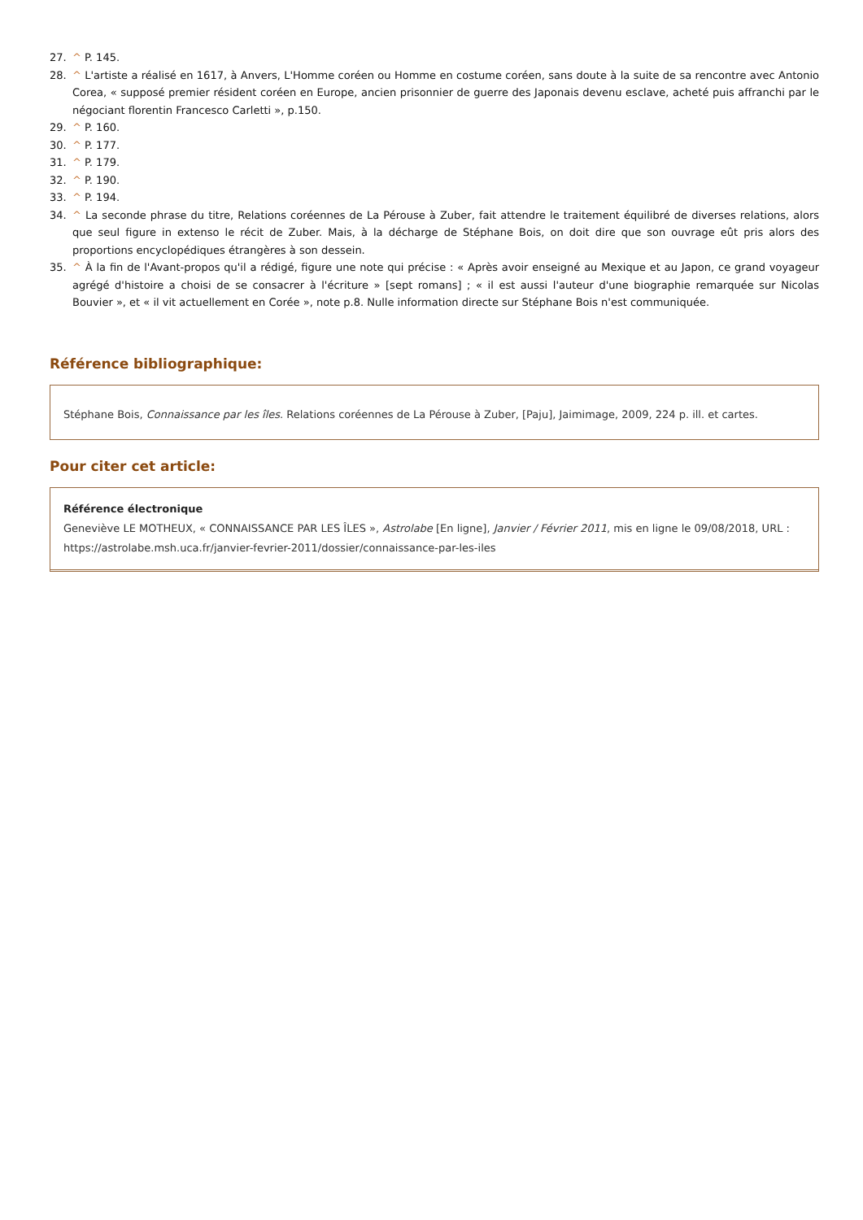27. ^ P. 145.
28. ^ L'artiste a réalisé en 1617, à Anvers, L'Homme coréen ou Homme en costume coréen, sans doute à la suite de sa rencontre avec Antonio Corea, « supposé premier résident coréen en Europe, ancien prisonnier de guerre des Japonais devenu esclave, acheté puis affranchi par le négociant florentin Francesco Carletti », p.150.
29. ^ P. 160.
30. ^ P. 177.
31. ^ P. 179.
32. ^ P. 190.
33. ^ P. 194.
34. ^ La seconde phrase du titre, Relations coréennes de La Pérouse à Zuber, fait attendre le traitement équilibré de diverses relations, alors que seul figure in extenso le récit de Zuber. Mais, à la décharge de Stéphane Bois, on doit dire que son ouvrage eût pris alors des proportions encyclopédiques étrangères à son dessein.
35. ^ À la fin de l'Avant-propos qu'il a rédigé, figure une note qui précise : « Après avoir enseigné au Mexique et au Japon, ce grand voyageur agrégé d'histoire a choisi de se consacrer à l'écriture » [sept romans] ; « il est aussi l'auteur d'une biographie remarquée sur Nicolas Bouvier », et « il vit actuellement en Corée », note p.8. Nulle information directe sur Stéphane Bois n'est communiquée.
Référence bibliographique:
Stéphane Bois, Connaissance par les îles. Relations coréennes de La Pérouse à Zuber, [Paju], Jaimimage, 2009, 224 p. ill. et cartes.
Pour citer cet article:
Référence électronique
Geneviève LE MOTHEUX, « CONNAISSANCE PAR LES ÎLES », Astrolabe [En ligne], Janvier / Février 2011, mis en ligne le 09/08/2018, URL : https://astrolabe.msh.uca.fr/janvier-fevrier-2011/dossier/connaissance-par-les-iles